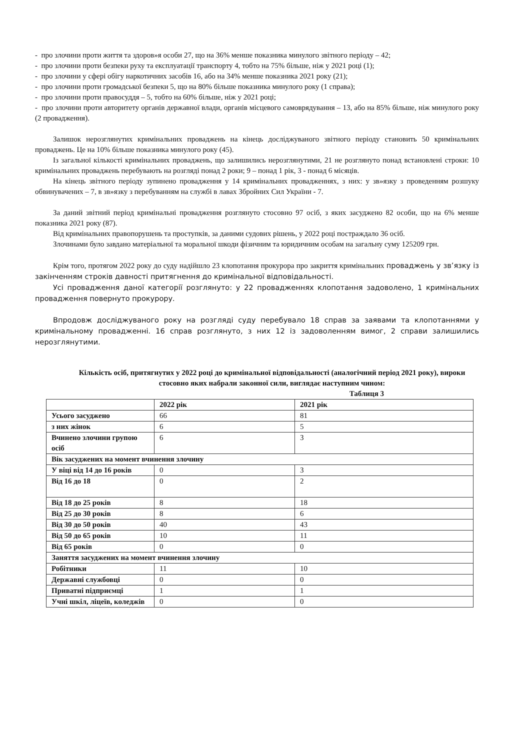- про злочини проти життя та здоров»я особи 27, що на 36% менше показника минулого звітного періоду – 42;
- про злочини проти безпеки руху та експлуатації транспорту 4, тобто на 75% більше, ніж у 2021 році (1);
- про злочини у сфері обігу наркотичних засобів 16, або на 34% менше показника 2021 року (21);
- про злочини проти громадської безпеки 5, що на 80% більше показника минулого року (1 справа);
- про злочини проти правосуддя – 5, тобто на 60% більше, ніж у 2021 році;
- про злочини проти авторитету органів державної влади, органів місцевого самоврядування – 13, або на 85% більше, ніж минулого року (2 провадження).
Залишок нерозглянутих кримінальних проваджень на кінець досліджуваного звітного періоду становить 50 кримінальних проваджень. Це на 10% більше показника минулого року (45).
Із загальної кількості кримінальних проваджень, що залишились нерозглянутими, 21 не розглянуто понад встановлені строки: 10 кримінальних проваджень перебувають на розгляді понад 2 роки; 9 – понад 1 рік, 3 - понад 6 місяців.
На кінець звітного періоду зупинено провадження у 14 кримінальних провадженнях, з них: у зв»язку з проведенням розшуку обвинувачених – 7, в зв»язку з перебуванням на службі в лавах Збройних Сил України - 7.
За даний звітний період кримінальні провадження розглянуто стосовно 97 осіб, з яких засуджено 82 особи, що на 6% менше показника 2021 року (87).
Від кримінальних правопорушень та проступків, за даними судових рішень, у 2022 році постраждало 36 осіб.
Злочинами було завдано матеріальної та моральної шкоди фізичним та юридичним особам на загальну суму 125209 грн.
Крім того, протягом 2022 року до суду надійшло 23 клопотання прокурора про закриття кримінальних проваджень у зв’язку із закінченням строків давності притягнення до кримінальної відповідальності.
Усі провадження даної категорії розглянуто: у 22 провадженнях клопотання задоволено, 1 кримінальних провадження повернуто прокурору.
Впродовж досліджуваного року на розгляді суду перебувало 18 справ за заявами та клопотаннями у кримінальному провадженні. 16 справ розглянуто, з них 12 із задоволенням вимог, 2 справи залишились нерозглянутими.
Кількість осіб, притягнутих у 2022 році до кримінальної відповідальності (аналогічний період 2021 року), вироки стосовно яких набрали законної сили, виглядає наступним чином:
Таблиця 3
| | 2022 рік | 2021 рік |
| --- | --- | --- |
| Усього засуджено | 66 | 81 |
| з них жінок | 6 | 5 |
| Вчинено злочини групою осіб | 6 | 3 |
| Вік засуджених на момент вчинення злочину | | |
| У віці від 14 до 16 років | 0 | 3 |
| Від 16 до 18 | 0 | 2 |
| Від 18 до 25 років | 8 | 18 |
| Від 25 до 30 років | 8 | 6 |
| Від 30 до 50 років | 40 | 43 |
| Від 50 до 65 років | 10 | 11 |
| Від 65 років | 0 | 0 |
| Заняття засуджених на момент вчинення злочину | | |
| Робітники | 11 | 10 |
| Державні службовці | 0 | 0 |
| Приватні підприємці | 1 | 1 |
| Учні шкіл, ліцеїв, коледжів | 0 | 0 |